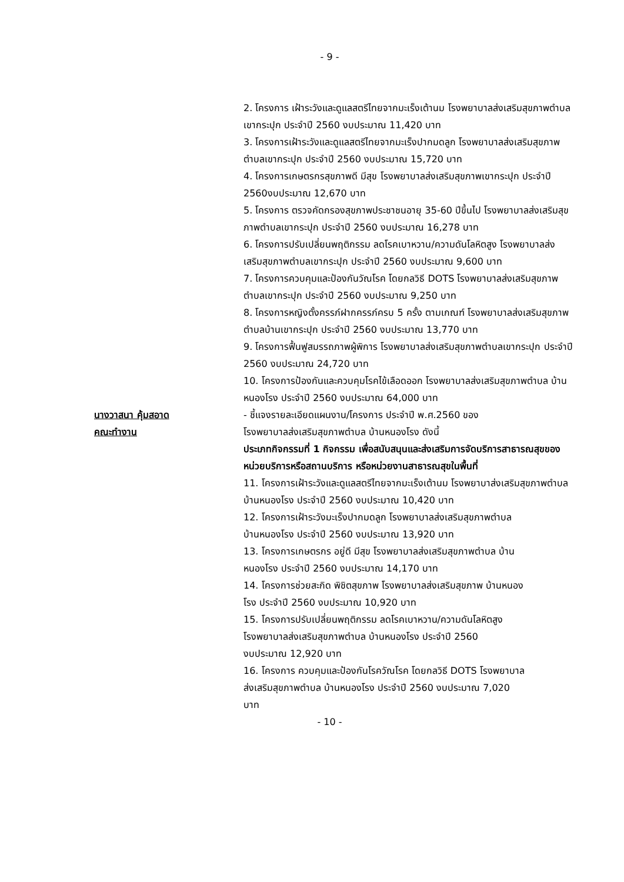- 9 -
2. โครงการ เฝ้าระวังและดูแลสตรีไทยจากมะเร็งเต้านม โรงพยาบาลส่งเสริมสุขภาพตำบลเขากระปุก ประจำปี 2560 งบประมาณ 11,420 บาท
3. โครงการเฝ้าระวังและดูแลสตรีไทยจากมะเร็งปากมดลูก โรงพยาบาลส่งเสริมสุขภาพตำบลเขากระปุก ประจำปี 2560 งบประมาณ 15,720 บาท
4. โครงการเกษตรกรสุขภาพดี มีสุข โรงพยาบาลส่งเสริมสุขภาพเขากระปุก ประจำปี 2560งบประมาณ 12,670 บาท
5. โครงการ ตรวจคัดกรองสุขภาพประชาชนอายุ 35-60 ปีขึ้นไป โรงพยาบาลส่งเสริมสุขภาพตำบลเขากระปุก ประจำปี 2560 งบประมาณ 16,278 บาท
6. โครงการปรับเปลี่ยนพฤติกรรม ลดโรคเบาหวาน/ความดันโลหิตสูง โรงพยาบาลส่งเสริมสุขภาพตำบลเขากระปุก ประจำปี 2560 งบประมาณ 9,600 บาท
7. โครงการควบคุมและป้องกันวัณโรค โดยกลวิธี DOTS โรงพยาบาลส่งเสริมสุขภาพตำบลเขากระปุก ประจำปี 2560 งบประมาณ 9,250 บาท
8. โครงการหญิงตั้งครรภ์ฝากครรภ์ครบ 5 ครั้ง ตามเกณฑ์ โรงพยาบาลส่งเสริมสุขภาพตำบลบ้านเขากระปุก ประจำปี 2560 งบประมาณ 13,770 บาท
9. โครงการฟื้นฟูสมรรถภาพผู้พิการ โรงพยาบาลส่งเสริมสุขภาพตำบลเขากระปุก ประจำปี 2560 งบประมาณ 24,720 บาท
10. โครงการป้องกันและควบคุมโรคไข้เลือดออก โรงพยาบาลส่งเสริมสุขภาพตำบล บ้านหนองโรง ประจำปี 2560 งบประมาณ 64,000 บาท
นางวาสนา คุ้มสอาด
คณะทำงาน
- ชี้แจงรายละเอียดแผนงาน/โครงการ ประจำปี พ.ศ.2560 ของ
โรงพยาบาลส่งเสริมสุขภาพตำบล บ้านหนองโรง ดังนี้
ประเภทกิจกรรมที่ 1 กิจกรรม เพื่อสนับสนุนและส่งเสริมการจัดบริการสาธารณสุขของหน่วยบริการหรือสถานบริการ หรือหน่วยงานสาธารณสุขในพื้นที่
11. โครงการเฝ้าระวังและดูแลสตรีไทยจากมะเร็งเต้านม โรงพยาบาส่งเสริมสุขภาพตำบล บ้านหนองโรง ประจำปี 2560 งบประมาณ 10,420 บาท
12. โครงการเฝ้าระวังมะเร็งปากมดลูก โรงพยาบาลส่งเสริมสุขภาพตำบล
บ้านหนองโรง ประจำปี 2560 งบประมาณ 13,920 บาท
13. โครงการเกษตรกร อยู่ดี มีสุข โรงพยาบาลส่งเสริมสุขภาพตำบล บ้าน
หนองโรง ประจำปี 2560 งบประมาณ 14,170 บาท
14. โครงการช่วยสะกิด พิชิตสุขภาพ โรงพยาบาลส่งเสริมสุขภาพ บ้านหนอง
โรง ประจำปี 2560 งบประมาณ 10,920 บาท
15. โครงการปรับเปลี่ยนพฤติกรรม ลดโรคเบาหวาน/ความดันโลหิตสูง
โรงพยาบาลส่งเสริมสุขภาพตำบล บ้านหนองโรง ประจำปี 2560
งบประมาณ 12,920 บาท
16. โครงการ ควบคุมและป้องกันโรควัณโรค โดยกลวิธี DOTS โรงพยาบาล
ส่งเสริมสุขภาพตำบล บ้านหนองโรง ประจำปี 2560 งบประมาณ 7,020
บาท
- 10 -